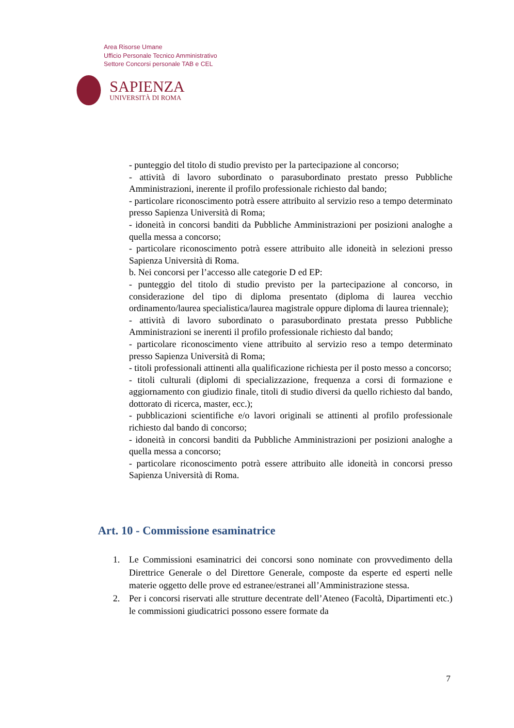Area Risorse Umane
Ufficio Personale Tecnico Amministrativo
Settore Concorsi personale TAB e CEL
SAPIENZA
UNIVERSITÀ DI ROMA
- punteggio del titolo di studio previsto per la partecipazione al concorso;
- attività di lavoro subordinato o parasubordinato prestato presso Pubbliche Amministrazioni, inerente il profilo professionale richiesto dal bando;
- particolare riconoscimento potrà essere attribuito al servizio reso a tempo determinato presso Sapienza Università di Roma;
- idoneità in concorsi banditi da Pubbliche Amministrazioni per posizioni analoghe a quella messa a concorso;
- particolare riconoscimento potrà essere attribuito alle idoneità in selezioni presso Sapienza Università di Roma.
b. Nei concorsi per l’accesso alle categorie D ed EP:
- punteggio del titolo di studio previsto per la partecipazione al concorso, in considerazione del tipo di diploma presentato (diploma di laurea vecchio ordinamento/laurea specialistica/laurea magistrale oppure diploma di laurea triennale);
- attività di lavoro subordinato o parasubordinato prestata presso Pubbliche Amministrazioni se inerenti il profilo professionale richiesto dal bando;
- particolare riconoscimento viene attribuito al servizio reso a tempo determinato presso Sapienza Università di Roma;
- titoli professionali attinenti alla qualificazione richiesta per il posto messo a concorso;
- titoli culturali (diplomi di specializzazione, frequenza a corsi di formazione e aggiornamento con giudizio finale, titoli di studio diversi da quello richiesto dal bando, dottorato di ricerca, master, ecc.);
- pubblicazioni scientifiche e/o lavori originali se attinenti al profilo professionale richiesto dal bando di concorso;
- idoneità in concorsi banditi da Pubbliche Amministrazioni per posizioni analoghe a quella messa a concorso;
- particolare riconoscimento potrà essere attribuito alle idoneità in concorsi presso Sapienza Università di Roma.
Art. 10 - Commissione esaminatrice
1. Le Commissioni esaminatrici dei concorsi sono nominate con provvedimento della Direttrice Generale o del Direttore Generale, composte da esperte ed esperti nelle materie oggetto delle prove ed estranee/estranei all’Amministrazione stessa.
2. Per i concorsi riservati alle strutture decentrate dell’Ateneo (Facoltà, Dipartimenti etc.) le commissioni giudicatrici possono essere formate da
7